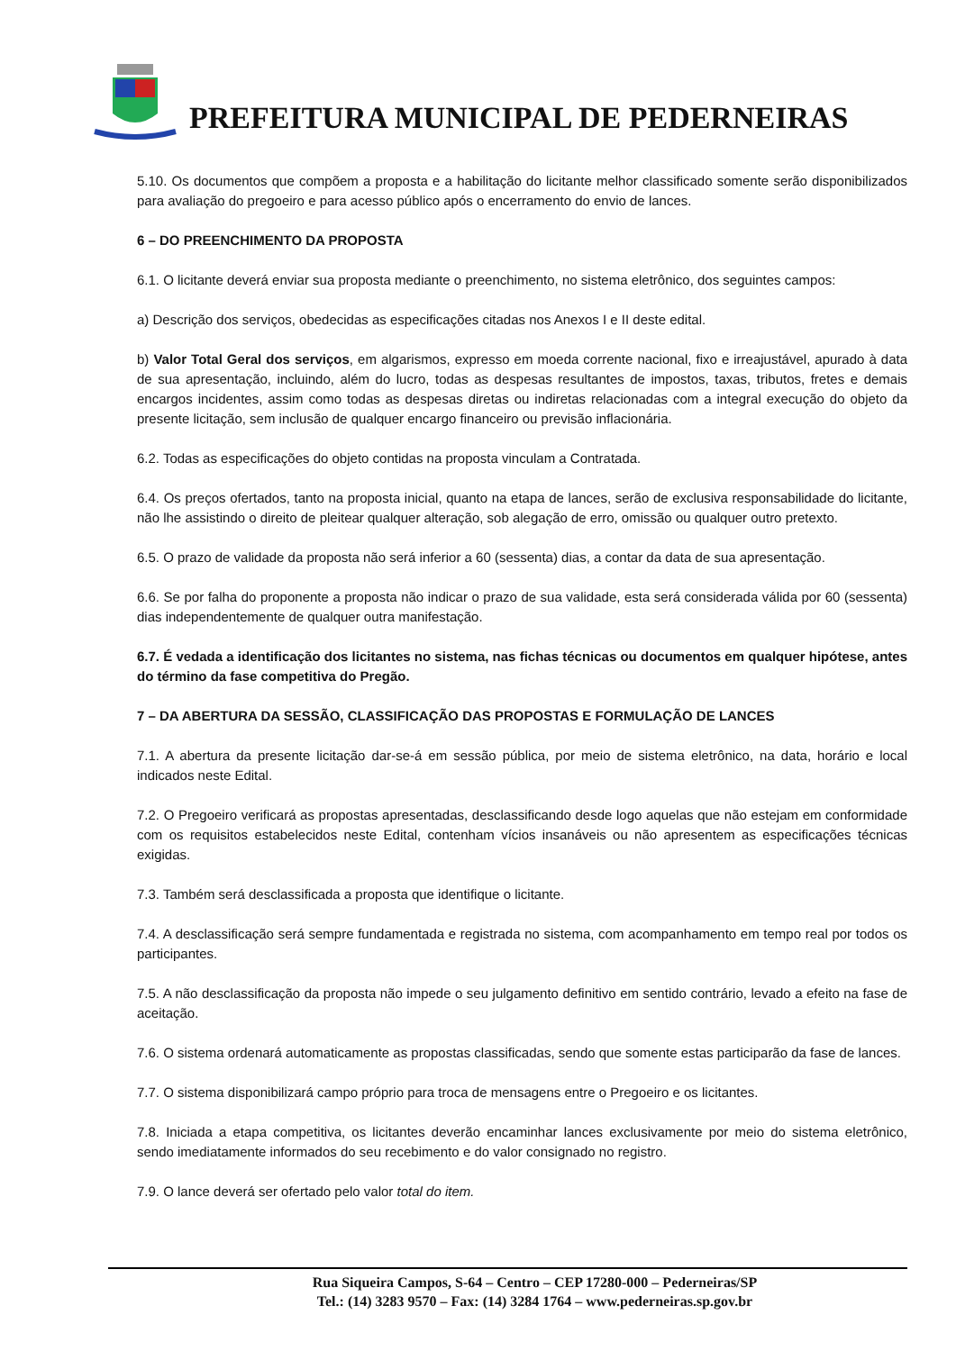PREFEITURA MUNICIPAL DE PEDERNEIRAS
5.10. Os documentos que compõem a proposta e a habilitação do licitante melhor classificado somente serão disponibilizados para avaliação do pregoeiro e para acesso público após o encerramento do envio de lances.
6 – DO PREENCHIMENTO DA PROPOSTA
6.1. O licitante deverá enviar sua proposta mediante o preenchimento, no sistema eletrônico, dos seguintes campos:
a) Descrição dos serviços, obedecidas as especificações citadas nos Anexos I e II deste edital.
b) Valor Total Geral dos serviços, em algarismos, expresso em moeda corrente nacional, fixo e irreajustável, apurado à data de sua apresentação, incluindo, além do lucro, todas as despesas resultantes de impostos, taxas, tributos, fretes e demais encargos incidentes, assim como todas as despesas diretas ou indiretas relacionadas com a integral execução do objeto da presente licitação, sem inclusão de qualquer encargo financeiro ou previsão inflacionária.
6.2. Todas as especificações do objeto contidas na proposta vinculam a Contratada.
6.4. Os preços ofertados, tanto na proposta inicial, quanto na etapa de lances, serão de exclusiva responsabilidade do licitante, não lhe assistindo o direito de pleitear qualquer alteração, sob alegação de erro, omissão ou qualquer outro pretexto.
6.5. O prazo de validade da proposta não será inferior a 60 (sessenta) dias, a contar da data de sua apresentação.
6.6. Se por falha do proponente a proposta não indicar o prazo de sua validade, esta será considerada válida por 60 (sessenta) dias independentemente de qualquer outra manifestação.
6.7. É vedada a identificação dos licitantes no sistema, nas fichas técnicas ou documentos em qualquer hipótese, antes do término da fase competitiva do Pregão.
7 – DA ABERTURA DA SESSÃO, CLASSIFICAÇÃO DAS PROPOSTAS E FORMULAÇÃO DE LANCES
7.1. A abertura da presente licitação dar-se-á em sessão pública, por meio de sistema eletrônico, na data, horário e local indicados neste Edital.
7.2. O Pregoeiro verificará as propostas apresentadas, desclassificando desde logo aquelas que não estejam em conformidade com os requisitos estabelecidos neste Edital, contenham vícios insanáveis ou não apresentem as especificações técnicas exigidas.
7.3. Também será desclassificada a proposta que identifique o licitante.
7.4. A desclassificação será sempre fundamentada e registrada no sistema, com acompanhamento em tempo real por todos os participantes.
7.5. A não desclassificação da proposta não impede o seu julgamento definitivo em sentido contrário, levado a efeito na fase de aceitação.
7.6. O sistema ordenará automaticamente as propostas classificadas, sendo que somente estas participarão da fase de lances.
7.7. O sistema disponibilizará campo próprio para troca de mensagens entre o Pregoeiro e os licitantes.
7.8. Iniciada a etapa competitiva, os licitantes deverão encaminhar lances exclusivamente por meio do sistema eletrônico, sendo imediatamente informados do seu recebimento e do valor consignado no registro.
7.9. O lance deverá ser ofertado pelo valor total do item.
Rua Siqueira Campos, S-64 – Centro – CEP 17280-000 – Pederneiras/SP
Tel.: (14) 3283 9570 – Fax: (14) 3284 1764 – www.pederneiras.sp.gov.br